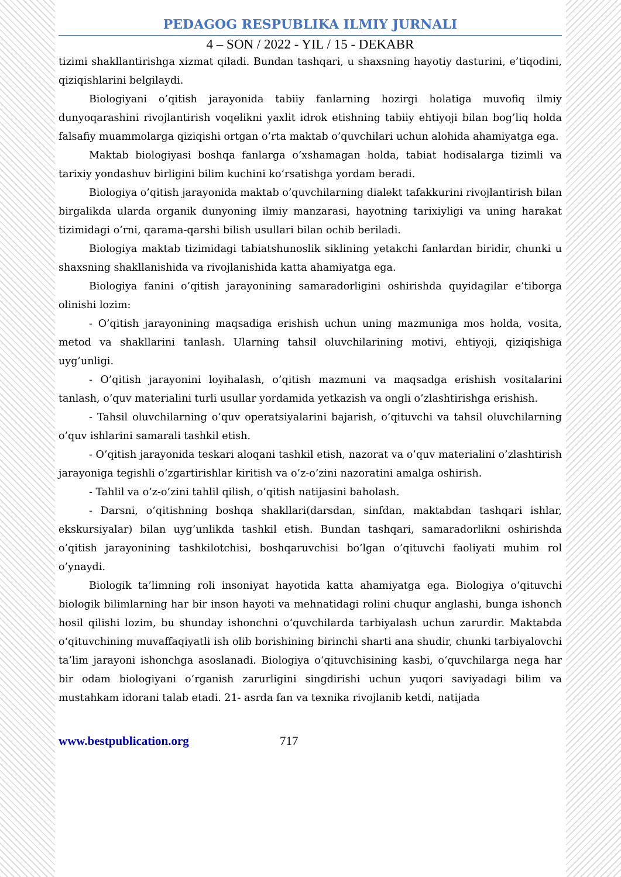PEDAGOG RESPUBLIKA ILMIY JURNALI
4 – SON / 2022 - YIL / 15 - DEKABR
tizimi shakllantirishga xizmat qiladi. Bundan tashqari, u shaxsning hayotiy dasturini, e’tiqodini, qiziqishlarini belgilaydi.
Biologiyani o’qitish jarayonida tabiiy fanlarning hozirgi holatiga muvofiq ilmiy dunyoqarashini rivojlantirish voqelikni yaxlit idrok etishning tabiiy ehtiyoji bilan bog’liq holda falsafiy muammolarga qiziqishi ortgan o’rta maktab o’quvchilari uchun alohida ahamiyatga ega.
Maktab biologiyasi boshqa fanlarga o’xshamagan holda, tabiat hodisalarga tizimli va tarixiy yondashuv birligini bilim kuchini ko’rsatishga yordam beradi.
Biologiya o’qitish jarayonida maktab o’quvchilarning dialekt tafakkurini rivojlantirish bilan birgalikda ularda organik dunyoning ilmiy manzarasi, hayotning tarixiyligi va uning harakat tizimidagi o’rni, qarama-qarshi bilish usullari bilan ochib beriladi.
Biologiya maktab tizimidagi tabiatshunoslik siklining yetakchi fanlardan biridir, chunki u shaxsning shakllanishida va rivojlanishida katta ahamiyatga ega.
Biologiya fanini o’qitish jarayonining samaradorligini oshirishda quyidagilar e’tiborga olinishi lozim:
- O’qitish jarayonining maqsadiga erishish uchun uning mazmuniga mos holda, vosita, metod va shakllarini tanlash. Ularning tahsil oluvchilarining motivi, ehtiyoji, qiziqishiga uyg’unligi.
- O’qitish jarayonini loyihalash, o’qitish mazmuni va maqsadga erishish vositalarini tanlash, o’quv materialini turli usullar yordamida yetkazish va ongli o’zlashtirishga erishish.
- Tahsil oluvchilarning o’quv operatsiyalarini bajarish, o’qituvchi va tahsil oluvchilarning o’quv ishlarini samarali tashkil etish.
- O’qitish jarayonida teskari aloqani tashkil etish, nazorat va o’quv materialini o’zlashtirish jarayoniga tegishli o’zgartirishlar kiritish va o’z-o’zini nazoratini amalga oshirish.
- Tahlil va o’z-o’zini tahlil qilish, o’qitish natijasini baholash.
- Darsni, o’qitishning boshqa shakllari(darsdan, sinfdan, maktabdan tashqari ishlar, ekskursiyalar) bilan uyg’unlikda tashkil etish. Bundan tashqari, samaradorlikni oshirishda o’qitish jarayonining tashkilotchisi, boshqaruvchisi bo’lgan o’qituvchi faoliyati muhim rol o’ynaydi.
Biologik ta’limning roli insoniyat hayotida katta ahamiyatga ega. Biologiya o‘qituvchi biologik bilimlarning har bir inson hayoti va mehnatidagi rolini chuqur anglashi, bunga ishonch hosil qilishi lozim, bu shunday ishonchni o‘quvchilarda tarbiyalash uchun zarurdir. Maktabda o‘qituvchining muvaffaqiyatli ish olib borishining birinchi sharti ana shudir, chunki tarbiyalovchi ta’lim jarayoni ishonchga asoslanadi. Biologiya o‘qituvchisining kasbi, o‘quvchilarga nega har bir odam biologiyani o‘rganish zarurligini singdirishi uchun yuqori saviyadagi bilim va mustahkam idorani talab etadi. 21- asrda fan va texnika rivojlanib ketdi, natijada
www.bestpublication.org 717